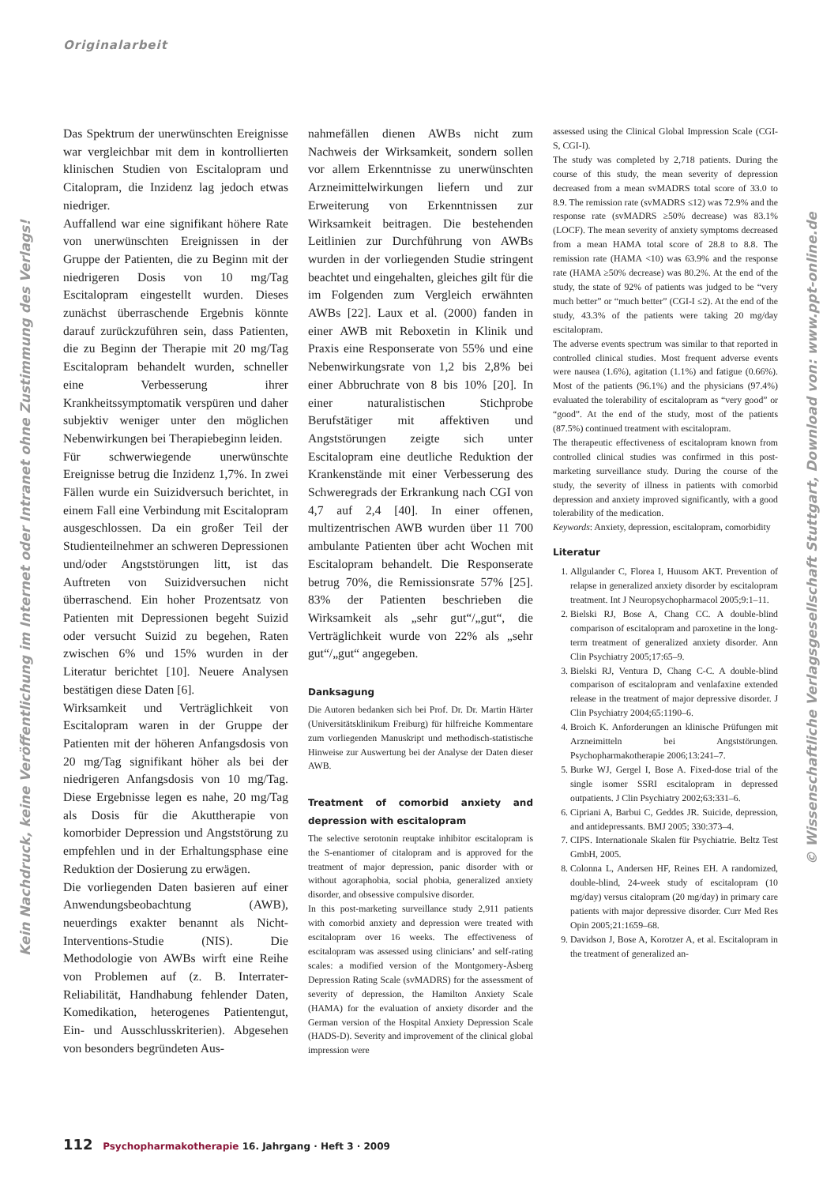Originalarbeit
Das Spektrum der unerwünschten Ereignisse war vergleichbar mit dem in kontrollierten klinischen Studien von Escitalopram und Citalopram, die Inzidenz lag jedoch etwas niedriger.
Auffallend war eine signifikant höhere Rate von unerwünschten Ereignissen in der Gruppe der Patienten, die zu Beginn mit der niedrigeren Dosis von 10 mg/Tag Escitalopram eingestellt wurden. Dieses zunächst überraschende Ergebnis könnte darauf zurückzuführen sein, dass Patienten, die zu Beginn der Therapie mit 20 mg/Tag Escitalopram behandelt wurden, schneller eine Verbesserung ihrer Krankheitssymptomatik verspüren und daher subjektiv weniger unter den möglichen Nebenwirkungen bei Therapiebeginn leiden.
Für schwerwiegende unerwünschte Ereignisse betrug die Inzidenz 1,7%. In zwei Fällen wurde ein Suizidversuch berichtet, in einem Fall eine Verbindung mit Escitalopram ausgeschlossen. Da ein großer Teil der Studienteilnehmer an schweren Depressionen und/oder Angststörungen litt, ist das Auftreten von Suizidversuchen nicht überraschend. Ein hoher Prozentsatz von Patienten mit Depressionen begeht Suizid oder versucht Suizid zu begehen, Raten zwischen 6% und 15% wurden in der Literatur berichtet [10]. Neuere Analysen bestätigen diese Daten [6].
Wirksamkeit und Verträglichkeit von Escitalopram waren in der Gruppe der Patienten mit der höheren Anfangsdosis von 20 mg/Tag signifikant höher als bei der niedrigeren Anfangsdosis von 10 mg/Tag. Diese Ergebnisse legen es nahe, 20 mg/Tag als Dosis für die Akuttherapie von komorbider Depression und Angststörung zu empfehlen und in der Erhaltungsphase eine Reduktion der Dosierung zu erwägen.
Die vorliegenden Daten basieren auf einer Anwendungsbeobachtung (AWB), neuerdings exakter benannt als Nicht-Interventions-Studie (NIS). Die Methodologie von AWBs wirft eine Reihe von Problemen auf (z. B. Interrater-Reliabilität, Handhabung fehlender Daten, Komedikation, heterogenes Patientengut, Ein- und Ausschlusskriterien). Abgesehen von besonders begründeten Aus-
nahmefällen dienen AWBs nicht zum Nachweis der Wirksamkeit, sondern sollen vor allem Erkenntnisse zu unerwünschten Arzneimittelwirkungen liefern und zur Erweiterung von Erkenntnissen zur Wirksamkeit beitragen. Die bestehenden Leitlinien zur Durchführung von AWBs wurden in der vorliegenden Studie stringent beachtet und eingehalten, gleiches gilt für die im Folgenden zum Vergleich erwähnten AWBs [22]. Laux et al. (2000) fanden in einer AWB mit Reboxetin in Klinik und Praxis eine Responserate von 55% und eine Nebenwirkungsrate von 1,2 bis 2,8% bei einer Abbruchrate von 8 bis 10% [20]. In einer naturalistischen Stichprobe Berufstätiger mit affektiven und Angststörungen zeigte sich unter Escitalopram eine deutliche Reduktion der Krankenstände mit einer Verbesserung des Schweregrads der Erkrankung nach CGI von 4,7 auf 2,4 [40]. In einer offenen, multizentrischen AWB wurden über 11 700 ambulante Patienten über acht Wochen mit Escitalopram behandelt. Die Responserate betrug 70%, die Remissionsrate 57% [25]. 83% der Patienten beschrieben die Wirksamkeit als „sehr gut“/„gut“, die Verträglichkeit wurde von 22% als „sehr gut“/„gut“ angegeben.
Danksagung
Die Autoren bedanken sich bei Prof. Dr. Dr. Martin Härter (Universitätsklinikum Freiburg) für hilfreiche Kommentare zum vorliegenden Manuskript und methodisch-statistische Hinweise zur Auswertung bei der Analyse der Daten dieser AWB.
Treatment of comorbid anxiety and depression with escitalopram
The selective serotonin reuptake inhibitor escitalopram is the S-enantiomer of citalopram and is approved for the treatment of major depression, panic disorder with or without agoraphobia, social phobia, generalized anxiety disorder, and obsessive compulsive disorder.
In this post-marketing surveillance study 2,911 patients with comorbid anxiety and depression were treated with escitalopram over 16 weeks. The effectiveness of escitalopram was assessed using clinicians’ and self-rating scales: a modified version of the Montgomery-Åsberg Depression Rating Scale (svMADRS) for the assessment of severity of depression, the Hamilton Anxiety Scale (HAMA) for the evaluation of anxiety disorder and the German version of the Hospital Anxiety Depression Scale (HADS-D). Severity and improvement of the clinical global impression were
assessed using the Clinical Global Impression Scale (CGI-S, CGI-I).
The study was completed by 2,718 patients. During the course of this study, the mean severity of depression decreased from a mean svMADRS total score of 33.0 to 8.9. The remission rate (svMADRS ≤12) was 72.9% and the response rate (svMADRS ≥50% decrease) was 83.1% (LOCF). The mean severity of anxiety symptoms decreased from a mean HAMA total score of 28.8 to 8.8. The remission rate (HAMA <10) was 63.9% and the response rate (HAMA ≥50% decrease) was 80.2%. At the end of the study, the state of 92% of patients was judged to be “very much better” or “much better” (CGI-I ≤2). At the end of the study, 43.3% of the patients were taking 20 mg/day escitalopram.
The adverse events spectrum was similar to that reported in controlled clinical studies. Most frequent adverse events were nausea (1.6%), agitation (1.1%) and fatigue (0.66%). Most of the patients (96.1%) and the physicians (97.4%) evaluated the tolerability of escitalopram as “very good” or “good”. At the end of the study, most of the patients (87.5%) continued treatment with escitalopram.
The therapeutic effectiveness of escitalopram known from controlled clinical studies was confirmed in this post-marketing surveillance study. During the course of the study, the severity of illness in patients with comorbid depression and anxiety improved significantly, with a good tolerability of the medication.
Keywords: Anxiety, depression, escitalopram, comorbidity
Literatur
1. Allgulander C, Florea I, Huusom AKT. Prevention of relapse in generalized anxiety disorder by escitalopram treatment. Int J Neuropsychopharmacol 2005;9:1–11.
2. Bielski RJ, Bose A, Chang CC. A double-blind comparison of escitalopram and paroxetine in the long-term treatment of generalized anxiety disorder. Ann Clin Psychiatry 2005;17:65–9.
3. Bielski RJ, Ventura D, Chang C-C. A double-blind comparison of escitalopram and venlafaxine extended release in the treatment of major depressive disorder. J Clin Psychiatry 2004;65:1190–6.
4. Broich K. Anforderungen an klinische Prüfungen mit Arzneimitteln bei Angststörungen. Psychopharmakotherapie 2006;13:241–7.
5. Burke WJ, Gergel I, Bose A. Fixed-dose trial of the single isomer SSRI escitalopram in depressed outpatients. J Clin Psychiatry 2002;63:331–6.
6. Cipriani A, Barbui C, Geddes JR. Suicide, depression, and antidepressants. BMJ 2005; 330:373–4.
7. CIPS. Internationale Skalen für Psychiatrie. Beltz Test GmbH, 2005.
8. Colonna L, Andersen HF, Reines EH. A randomized, double-blind, 24-week study of escitalopram (10 mg/day) versus citalopram (20 mg/day) in primary care patients with major depressive disorder. Curr Med Res Opin 2005;21:1659–68.
9. Davidson J, Bose A, Korotzer A, et al. Escitalopram in the treatment of generalized an-
Kein Nachdruck, keine Veröffentlichung im Internet oder Intranet ohne Zustimmung des Verlags!
© Wissenschaftliche Verlagsgesellschaft Stuttgart, Download von: www.ppt-online.de
112 Psychopharmakotherapie 16. Jahrgang · Heft 3 · 2009